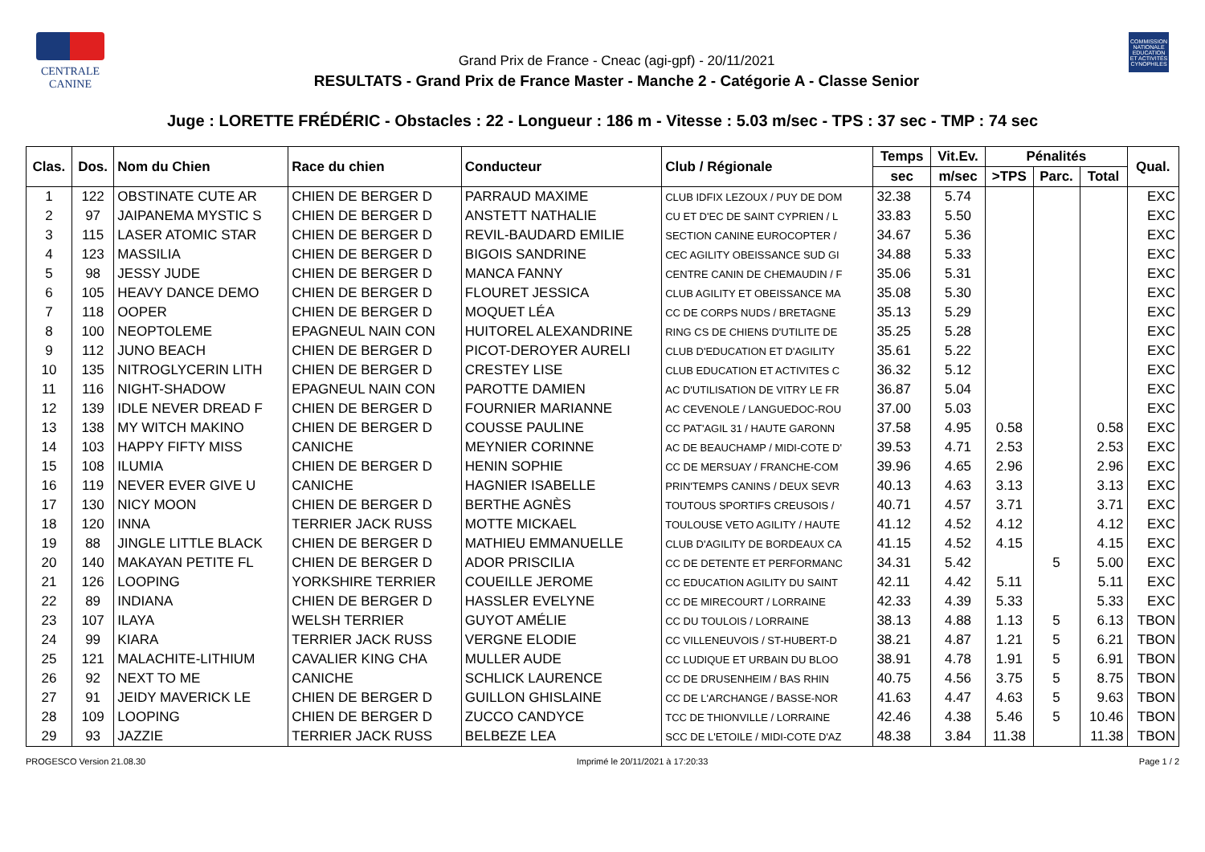CENTRALE
CANINE
Grand Prix de France - Cneac (agi-gpf) - 20/11/2021
RESULTATS - Grand Prix de France Master - Manche 2 - Catégorie A - Classe Senior
COMMISSION NATIONALE EDUCATION ET ACTIVITÉS CYNOPHILES
Juge : LORETTE FRÉDÉRIC - Obstacles : 22 - Longueur : 186 m - Vitesse : 5.03 m/sec - TPS : 37 sec - TMP : 74 sec
| Clas. | Dos. | Nom du Chien | Race du chien | Conducteur | Club / Régionale | Temps | Vit.Ev. | Pénalités | | | Qual. |
| --- | --- | --- | --- | --- | --- | --- | --- | --- | --- | --- | --- |
| | | | | | | sec | m/sec | >TPS | Parc. | Total | |
| 1 | 122 | OBSTINATE CUTE AR | CHIEN DE BERGER D | PARRAUD MAXIME | CLUB IDFIX LEZOUX / PUY DE DOM | 32.38 | 5.74 | | | | EXC |
| 2 | 97 | JAIPANEMA MYSTIC S | CHIEN DE BERGER D | ANSTETT NATHALIE | CU ET D'EC DE SAINT CYPRIEN / L | 33.83 | 5.50 | | | | EXC |
| 3 | 115 | LASER ATOMIC STAR | CHIEN DE BERGER D | REVIL-BAUDARD EMILIE | SECTION CANINE EUROCOPTER / | 34.67 | 5.36 | | | | EXC |
| 4 | 123 | MASSILIA | CHIEN DE BERGER D | BIGOIS SANDRINE | CEC AGILITY OBEISSANCE SUD GI | 34.88 | 5.33 | | | | EXC |
| 5 | 98 | JESSY JUDE | CHIEN DE BERGER D | MANCA FANNY | CENTRE CANIN DE CHEMAUDIN / F | 35.06 | 5.31 | | | | EXC |
| 6 | 105 | HEAVY DANCE DEMO | CHIEN DE BERGER D | FLOURET JESSICA | CLUB AGILITY ET OBEISSANCE MA | 35.08 | 5.30 | | | | EXC |
| 7 | 118 | OOPER | CHIEN DE BERGER D | MOQUET LÉA | CC DE CORPS NUDS / BRETAGNE | 35.13 | 5.29 | | | | EXC |
| 8 | 100 | NEOPTOLEME | EPAGNEUL NAIN CON | HUITOREL ALEXANDRINE | RING CS DE CHIENS D'UTILITE DE | 35.25 | 5.28 | | | | EXC |
| 9 | 112 | JUNO BEACH | CHIEN DE BERGER D | PICOT-DEROYER AURELI | CLUB D'EDUCATION ET D'AGILITY | 35.61 | 5.22 | | | | EXC |
| 10 | 135 | NITROGLYCERIN LITH | CHIEN DE BERGER D | CRESTEY LISE | CLUB EDUCATION ET ACTIVITES C | 36.32 | 5.12 | | | | EXC |
| 11 | 116 | NIGHT-SHADOW | EPAGNEUL NAIN CON | PAROTTE DAMIEN | AC D'UTILISATION DE VITRY LE FR | 36.87 | 5.04 | | | | EXC |
| 12 | 139 | IDLE NEVER DREAD F | CHIEN DE BERGER D | FOURNIER MARIANNE | AC CEVENOLE / LANGUEDOC-ROU | 37.00 | 5.03 | | | | EXC |
| 13 | 138 | MY WITCH MAKINO | CHIEN DE BERGER D | COUSSE PAULINE | CC PAT'AGIL 31 / HAUTE GARONN | 37.58 | 4.95 | 0.58 | | 0.58 | EXC |
| 14 | 103 | HAPPY FIFTY MISS | CANICHE | MEYNIER CORINNE | AC DE BEAUCHAMP / MIDI-COTE D' | 39.53 | 4.71 | 2.53 | | 2.53 | EXC |
| 15 | 108 | ILUMIA | CHIEN DE BERGER D | HENIN SOPHIE | CC DE MERSUAY / FRANCHE-COM | 39.96 | 4.65 | 2.96 | | 2.96 | EXC |
| 16 | 119 | NEVER EVER GIVE U | CANICHE | HAGNIER ISABELLE | PRIN'TEMPS CANINS / DEUX SEVR | 40.13 | 4.63 | 3.13 | | 3.13 | EXC |
| 17 | 130 | NICY MOON | CHIEN DE BERGER D | BERTHE AGNÈS | TOUTOUS SPORTIFS CREUSOIS / | 40.71 | 4.57 | 3.71 | | 3.71 | EXC |
| 18 | 120 | INNA | TERRIER JACK RUSS | MOTTE MICKAEL | TOULOUSE VETO AGILITY / HAUTE | 41.12 | 4.52 | 4.12 | | 4.12 | EXC |
| 19 | 88 | JINGLE LITTLE BLACK | CHIEN DE BERGER D | MATHIEU EMMANUELLE | CLUB D'AGILITY DE BORDEAUX CA | 41.15 | 4.52 | 4.15 | | 4.15 | EXC |
| 20 | 140 | MAKAYAN PETITE FL | CHIEN DE BERGER D | ADOR PRISCILIA | CC DE DETENTE ET PERFORMANC | 34.31 | 5.42 | | 5 | 5.00 | EXC |
| 21 | 126 | LOOPING | YORKSHIRE TERRIER | COUEILLE JEROME | CC EDUCATION AGILITY DU SAINT | 42.11 | 4.42 | 5.11 | | 5.11 | EXC |
| 22 | 89 | INDIANA | CHIEN DE BERGER D | HASSLER EVELYNE | CC DE MIRECOURT / LORRAINE | 42.33 | 4.39 | 5.33 | | 5.33 | EXC |
| 23 | 107 | ILAYA | WELSH TERRIER | GUYOT AMÉLIE | CC DU TOULOIS / LORRAINE | 38.13 | 4.88 | 1.13 | 5 | 6.13 | TBON |
| 24 | 99 | KIARA | TERRIER JACK RUSS | VERGNE ELODIE | CC VILLENEUVOIS / ST-HUBERT-D | 38.21 | 4.87 | 1.21 | 5 | 6.21 | TBON |
| 25 | 121 | MALACHITE-LITHIUM | CAVALIER KING CHA | MULLER AUDE | CC LUDIQUE ET URBAIN DU BLOO | 38.91 | 4.78 | 1.91 | 5 | 6.91 | TBON |
| 26 | 92 | NEXT TO ME | CANICHE | SCHLICK LAURENCE | CC DE DRUSENHEIM / BAS RHIN | 40.75 | 4.56 | 3.75 | 5 | 8.75 | TBON |
| 27 | 91 | JEIDY MAVERICK LE | CHIEN DE BERGER D | GUILLON GHISLAINE | CC DE L'ARCHANGE / BASSE-NOR | 41.63 | 4.47 | 4.63 | 5 | 9.63 | TBON |
| 28 | 109 | LOOPING | CHIEN DE BERGER D | ZUCCO CANDYCE | TCC DE THIONVILLE / LORRAINE | 42.46 | 4.38 | 5.46 | 5 | 10.46 | TBON |
| 29 | 93 | JAZZIE | TERRIER JACK RUSS | BELBEZE LEA | SCC DE L'ETOILE / MIDI-COTE D'AZ | 48.38 | 3.84 | 11.38 | | 11.38 | TBON |
PROGESCO Version 21.08.30 Imprimé le 20/11/2021 à 17:20:33 Page 1 / 2